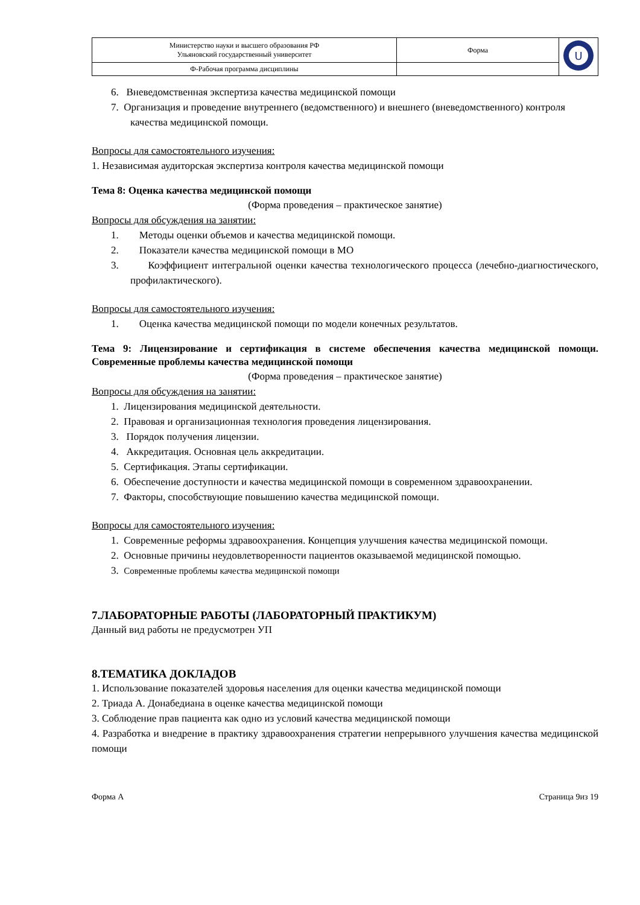| Министерство науки и высшего образования РФ Ульяновский государственный университет | Форма | U |
| Ф-Рабочая программа дисциплины | | |
6. Вневедомственная экспертиза качества медицинской помощи
7. Организация и проведение внутреннего (ведомственного) и внешнего (вневедомственного) контроля качества медицинской помощи.
Вопросы для самостоятельного изучения:
1. Независимая аудиторская экспертиза контроля качества медицинской помощи
Тема 8: Оценка качества медицинской помощи
(Форма проведения – практическое занятие)
Вопросы для обсуждения на занятии:
1. Методы оценки объемов и качества медицинской помощи.
2. Показатели качества медицинской помощи в МО
3. Коэффициент интегральной оценки качества технологического процесса (лечебно-диагностического, профилактического).
Вопросы для самостоятельного изучения:
1. Оценка качества медицинской помощи по модели конечных результатов.
Тема 9: Лицензирование и сертификация в системе обеспечения качества медицинской помощи. Современные проблемы качества медицинской помощи
(Форма проведения – практическое занятие)
Вопросы для обсуждения на занятии:
1. Лицензирования медицинской деятельности.
2. Правовая и организационная технология проведения лицензирования.
3. Порядок получения лицензии.
4. Аккредитация. Основная цель аккредитации.
5. Сертификация. Этапы сертификации.
6. Обеспечение доступности и качества медицинской помощи в современном здравоохранении.
7. Факторы, способствующие повышению качества медицинской помощи.
Вопросы для самостоятельного изучения:
1. Современные реформы здравоохранения. Концепция улучшения качества медицинской помощи.
2. Основные причины неудовлетворенности пациентов оказываемой медицинской помощью.
3. Современные проблемы качества медицинской помощи
7.ЛАБОРАТОРНЫЕ РАБОТЫ (ЛАБОРАТОРНЫЙ ПРАКТИКУМ)
Данный вид работы не предусмотрен УП
8.ТЕМАТИКА ДОКЛАДОВ
1. Использование показателей здоровья населения для оценки качества медицинской помощи
2. Триада А. Донабедиана в оценке качества медицинской помощи
3. Соблюдение прав пациента как одно из условий качества медицинской помощи
4. Разработка и внедрение в практику здравоохранения стратегии непрерывного улучшения качества медицинской помощи
Форма А Страница 9из 19